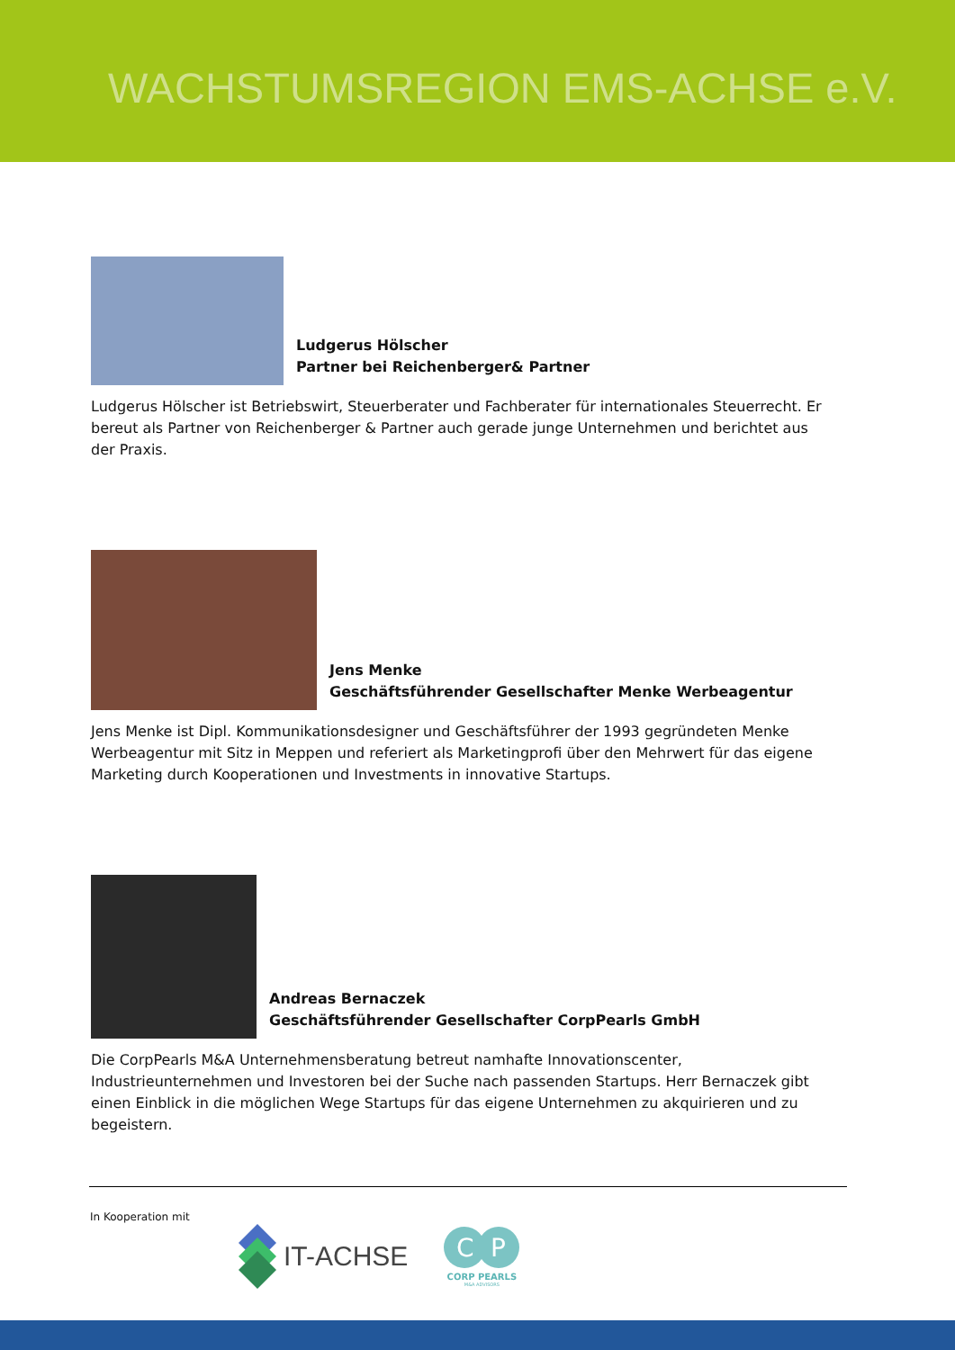WACHSTUMSREGION EMS-ACHSE e.V.
Ludgerus Hölscher
Partner bei Reichenberger& Partner
Ludgerus Hölscher ist Betriebswirt, Steuerberater und Fachberater für internationales Steuerrecht. Er bereut als Partner von Reichenberger & Partner auch gerade junge Unternehmen und berichtet aus der Praxis.
Jens Menke
Geschäftsführender Gesellschafter Menke Werbeagentur
Jens Menke ist Dipl. Kommunikationsdesigner und Geschäftsführer der 1993 gegründeten Menke Werbeagentur mit Sitz in Meppen und referiert als Marketingprofi über den Mehrwert für das eigene Marketing durch Kooperationen und Investments in innovative Startups.
Andreas Bernaczek
Geschäftsführender Gesellschafter CorpPearls GmbH
Die CorpPearls M&A Unternehmensberatung betreut namhafte Innovationscenter, Industrieunternehmen und Investoren bei der Suche nach passenden Startups. Herr Bernaczek gibt einen Einblick in die möglichen Wege Startups für das eigene Unternehmen zu akquirieren und zu begeistern.
In Kooperation mit
IT-ACHSE
C
P
CORP PEARLS
M&A ADVISORS